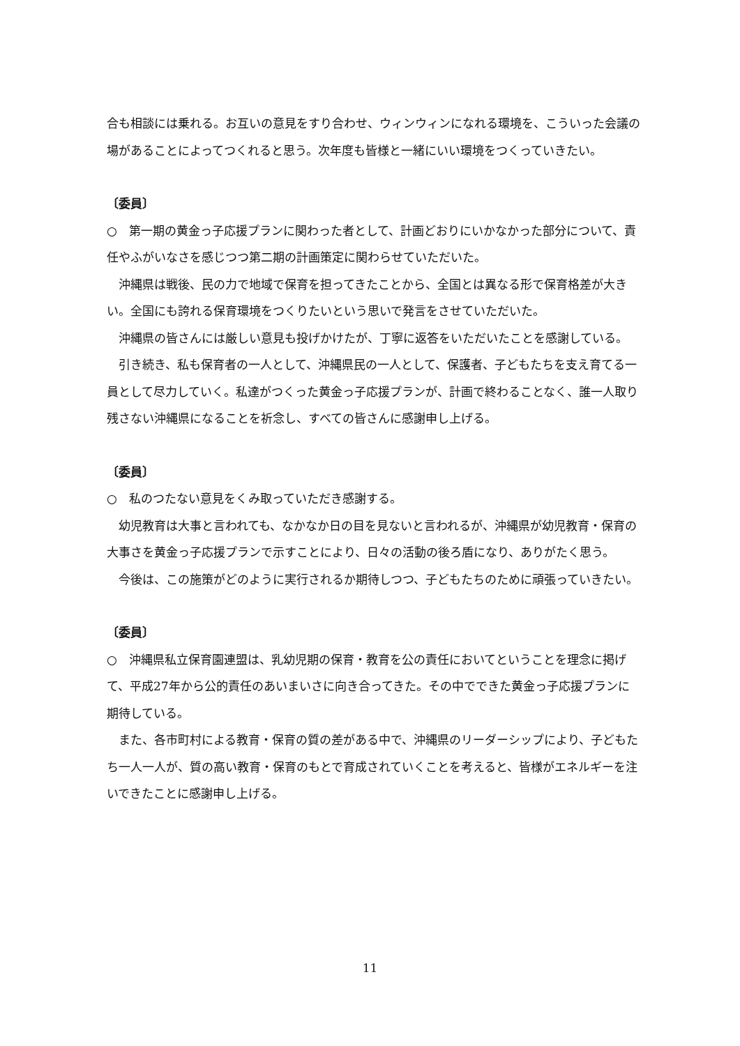合も相談には乗れる。お互いの意見をすり合わせ、ウィンウィンになれる環境を、こういった会議の場があることによってつくれると思う。次年度も皆様と一緒にいい環境をつくっていきたい。
〔委員〕
○　第一期の黄金っ子応援プランに関わった者として、計画どおりにいかなかった部分について、責任やふがいなさを感じつつ第二期の計画策定に関わらせていただいた。
沖縄県は戦後、民の力で地域で保育を担ってきたことから、全国とは異なる形で保育格差が大きい。全国にも誇れる保育環境をつくりたいという思いで発言をさせていただいた。
沖縄県の皆さんには厳しい意見も投げかけたが、丁寧に返答をいただいたことを感謝している。
引き続き、私も保育者の一人として、沖縄県民の一人として、保護者、子どもたちを支え育てる一員として尽力していく。私達がつくった黄金っ子応援プランが、計画で終わることなく、誰一人取り残さない沖縄県になることを祈念し、すべての皆さんに感謝申し上げる。
〔委員〕
○　私のつたない意見をくみ取っていただき感謝する。
幼児教育は大事と言われても、なかなか日の目を見ないと言われるが、沖縄県が幼児教育・保育の大事さを黄金っ子応援プランで示すことにより、日々の活動の後ろ盾になり、ありがたく思う。
今後は、この施策がどのように実行されるか期待しつつ、子どもたちのために頑張っていきたい。
〔委員〕
○　沖縄県私立保育園連盟は、乳幼児期の保育・教育を公の責任においてということを理念に掲げて、平成27年から公的責任のあいまいさに向き合ってきた。その中でできた黄金っ子応援プランに期待している。
また、各市町村による教育・保育の質の差がある中で、沖縄県のリーダーシップにより、子どもたち一人一人が、質の高い教育・保育のもとで育成されていくことを考えると、皆様がエネルギーを注いできたことに感謝申し上げる。
11